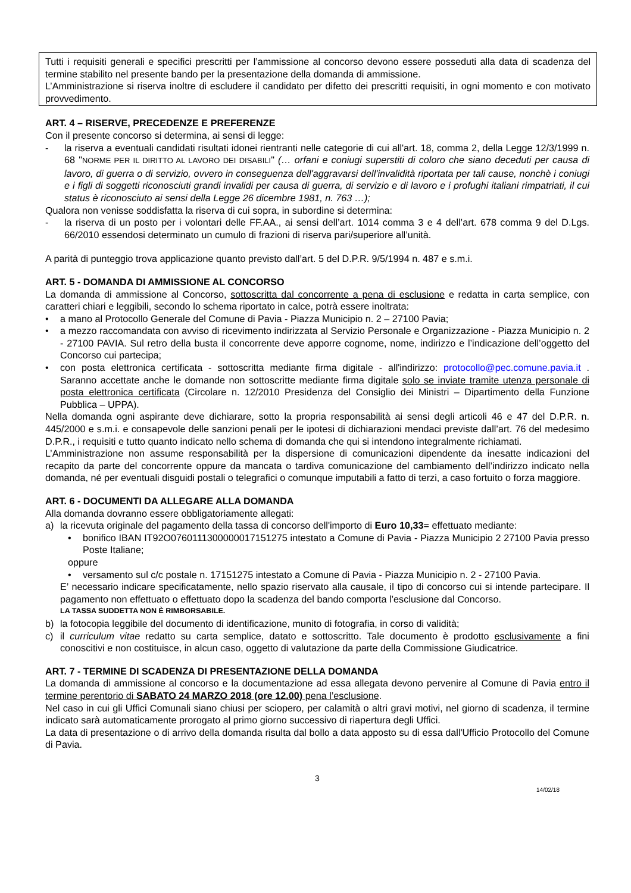Tutti i requisiti generali e specifici prescritti per l’ammissione al concorso devono essere posseduti alla data di scadenza del termine stabilito nel presente bando per la presentazione della domanda di ammissione.
L’Amministrazione si riserva inoltre di escludere il candidato per difetto dei prescritti requisiti, in ogni momento e con motivato provvedimento.
ART. 4 – RISERVE, PRECEDENZE E PREFERENZE
Con il presente concorso si determina, ai sensi di legge:
- la riserva a eventuali candidati risultati idonei rientranti nelle categorie di cui all'art. 18, comma 2, della Legge 12/3/1999 n. 68 "NORME PER IL DIRITTO AL LAVORO DEI DISABILI" (… orfani e coniugi superstiti di coloro che siano deceduti per causa di lavoro, di guerra o di servizio, ovvero in conseguenza dell'aggravarsi dell'invalidità riportata per tali cause, nonchè i coniugi e i figli di soggetti riconosciuti grandi invalidi per causa di guerra, di servizio e di lavoro e i profughi italiani rimpatriati, il cui status è riconosciuto ai sensi della Legge 26 dicembre 1981, n. 763 …);
Qualora non venisse soddisfatta la riserva di cui sopra, in subordine si determina:
- la riserva di un posto per i volontari delle FF.AA., ai sensi dell’art. 1014 comma 3 e 4 dell’art. 678 comma 9 del D.Lgs. 66/2010 essendosi determinato un cumulo di frazioni di riserva pari/superiore all’unità.
A parità di punteggio trova applicazione quanto previsto dall’art. 5 del D.P.R. 9/5/1994 n. 487 e s.m.i.
ART. 5 - DOMANDA DI AMMISSIONE AL CONCORSO
La domanda di ammissione al Concorso, sottoscritta dal concorrente a pena di esclusione e redatta in carta semplice, con caratteri chiari e leggibili, secondo lo schema riportato in calce, potrà essere inoltrata:
• a mano al Protocollo Generale del Comune di Pavia - Piazza Municipio n. 2 – 27100 Pavia;
• a mezzo raccomandata con avviso di ricevimento indirizzata al Servizio Personale e Organizzazione - Piazza Municipio n. 2 - 27100 PAVIA. Sul retro della busta il concorrente deve apporre cognome, nome, indirizzo e l’indicazione dell’oggetto del Concorso cui partecipa;
• con posta elettronica certificata - sottoscritta mediante firma digitale - all'indirizzo: protocollo@pec.comune.pavia.it . Saranno accettate anche le domande non sottoscritte mediante firma digitale solo se inviate tramite utenza personale di posta elettronica certificata (Circolare n. 12/2010 Presidenza del Consiglio dei Ministri – Dipartimento della Funzione Pubblica – UPPA).
Nella domanda ogni aspirante deve dichiarare, sotto la propria responsabilità ai sensi degli articoli 46 e 47 del D.P.R. n. 445/2000 e s.m.i. e consapevole delle sanzioni penali per le ipotesi di dichiarazioni mendaci previste dall’art. 76 del medesimo D.P.R., i requisiti e tutto quanto indicato nello schema di domanda che qui si intendono integralmente richiamati.
L’Amministrazione non assume responsabilità per la dispersione di comunicazioni dipendente da inesatte indicazioni del recapito da parte del concorrente oppure da mancata o tardiva comunicazione del cambiamento dell’indirizzo indicato nella domanda, né per eventuali disguidi postali o telegrafici o comunque imputabili a fatto di terzi, a caso fortuito o forza maggiore.
ART. 6 - DOCUMENTI DA ALLEGARE ALLA DOMANDA
Alla domanda dovranno essere obbligatoriamente allegati:
a) la ricevuta originale del pagamento della tassa di concorso dell'importo di Euro 10,33= effettuato mediante:
• bonifico IBAN IT92O0760111300000017151275 intestato a Comune di Pavia - Piazza Municipio 2 27100 Pavia presso Poste Italiane;
oppure
• versamento sul c/c postale n. 17151275 intestato a Comune di Pavia - Piazza Municipio n. 2 - 27100 Pavia.
E’ necessario indicare specificatamente, nello spazio riservato alla causale, il tipo di concorso cui si intende partecipare. Il pagamento non effettuato o effettuato dopo la scadenza del bando comporta l’esclusione dal Concorso.
LA TASSA SUDDETTA NON È RIMBORSABILE.
b) la fotocopia leggibile del documento di identificazione, munito di fotografia, in corso di validità;
c) il curriculum vitae redatto su carta semplice, datato e sottoscritto. Tale documento è prodotto esclusivamente a fini conoscitivi e non costituisce, in alcun caso, oggetto di valutazione da parte della Commissione Giudicatrice.
ART. 7 - TERMINE DI SCADENZA DI PRESENTAZIONE DELLA DOMANDA
La domanda di ammissione al concorso e la documentazione ad essa allegata devono pervenire al Comune di Pavia entro il termine perentorio di SABATO 24 MARZO 2018 (ore 12.00) pena l’esclusione.
Nel caso in cui gli Uffici Comunali siano chiusi per sciopero, per calamità o altri gravi motivi, nel giorno di scadenza, il termine indicato sarà automaticamente prorogato al primo giorno successivo di riapertura degli Uffici.
La data di presentazione o di arrivo della domanda risulta dal bollo a data apposto su di essa dall'Ufficio Protocollo del Comune di Pavia.
3
14/02/18